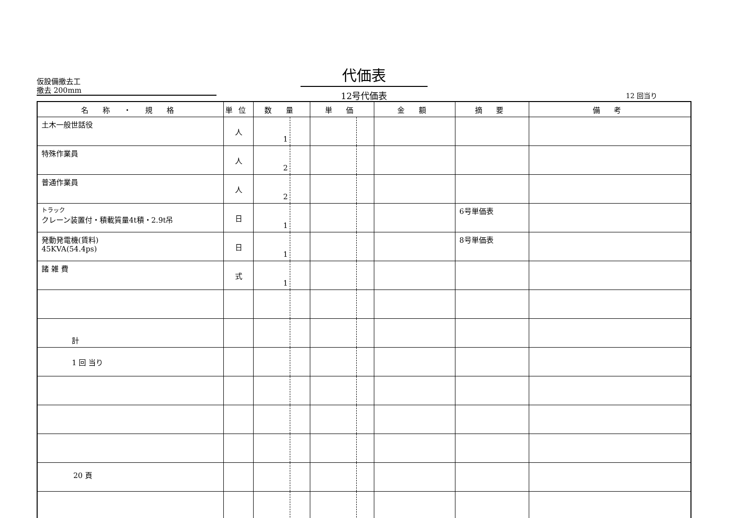仮設備撤去工
撤去 200mm
代価表
12号代価表
12 回当り
| 名 称 ・ 規 格 | 単位 | 数 量 | 単 価 | 金 額 | 摘 要 | 備 考 |
| --- | --- | --- | --- | --- | --- | --- |
| 土木一般世話役 | 人 | 1 | | | | |
| 特殊作業員 | 人 | 2 | | | | |
| 普通作業員 | 人 | 2 | | | | |
| トラック クレーン装置付・積載質量4t積・2.9t吊 | 日 | 1 | | | 6号単価表 | |
| 発動発電機(賃料) 45KVA(54.4ps) | 日 | 1 | | | 8号単価表 | |
| 諸 雑 費 | 式 | 1 | | | | |
| 計 | | | | | | |
| 1 回 当り | | | | | | |
20 頁